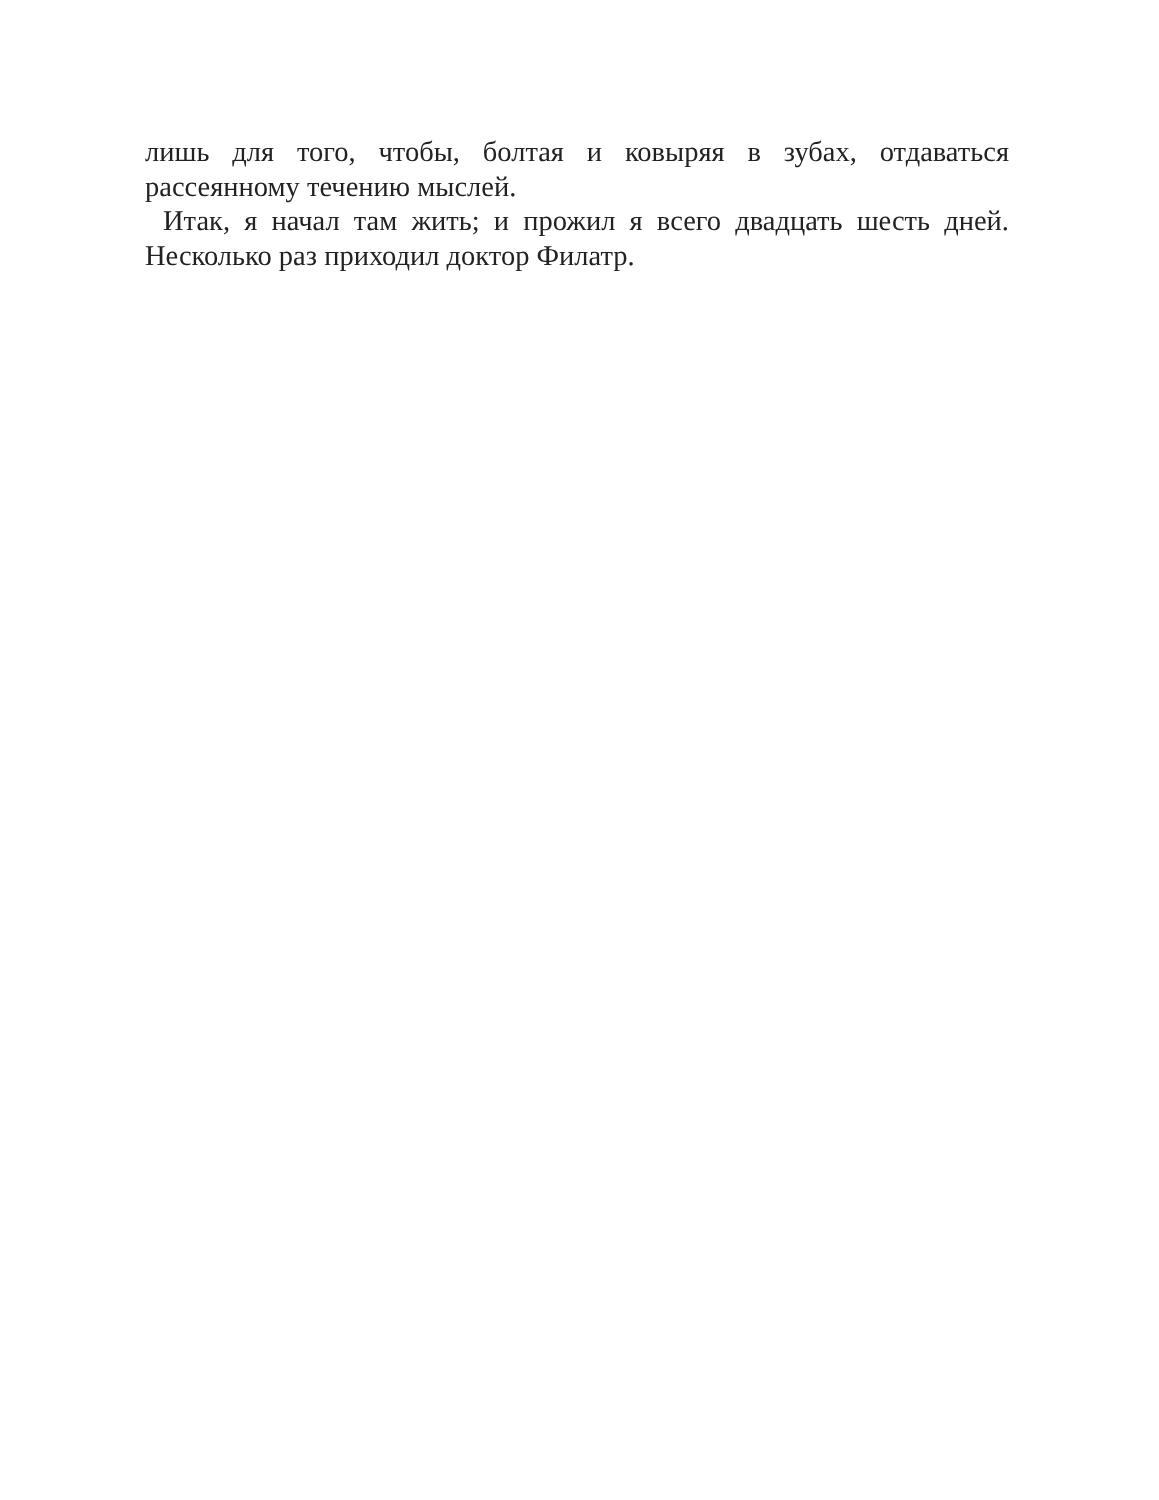лишь для того, чтобы, болтая и ковыряя в зубах, отдаваться рассеянному течению мыслей.
Итак, я начал там жить; и прожил я всего двадцать шесть дней. Несколько раз приходил доктор Филатр.